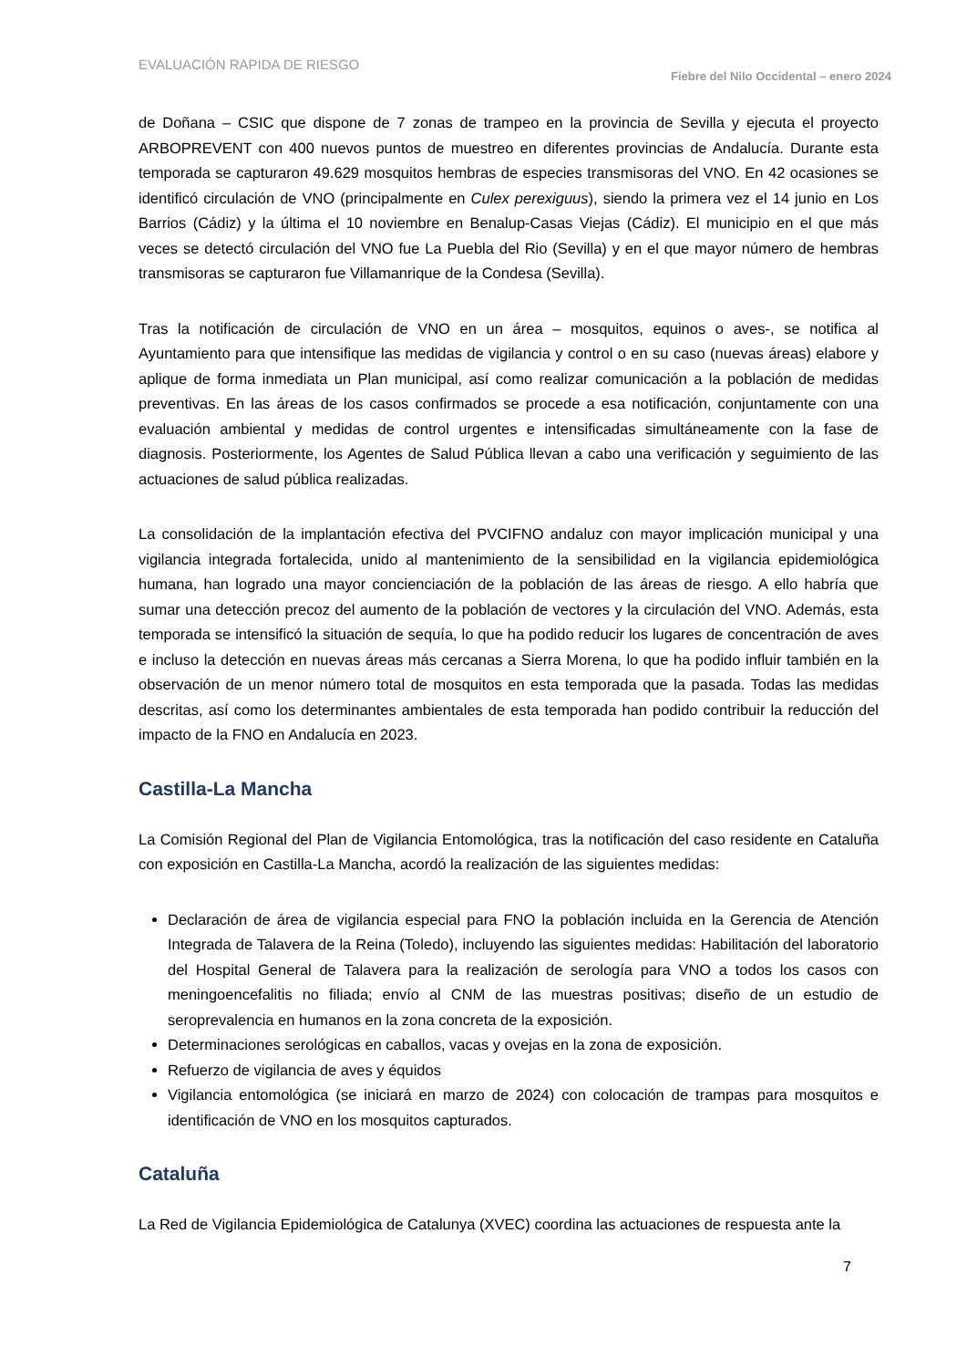EVALUACIÓN RAPIDA DE RIESGO
Fiebre del Nilo Occidental – enero 2024
de Doñana – CSIC que dispone de 7 zonas de trampeo en la provincia de Sevilla y ejecuta el proyecto ARBOPREVENT con 400 nuevos puntos de muestreo en diferentes provincias de Andalucía. Durante esta temporada se capturaron 49.629 mosquitos hembras de especies transmisoras del VNO. En 42 ocasiones se identificó circulación de VNO (principalmente en Culex perexiguus), siendo la primera vez el 14 junio en Los Barrios (Cádiz) y la última el 10 noviembre en Benalup-Casas Viejas (Cádiz). El municipio en el que más veces se detectó circulación del VNO fue La Puebla del Rio (Sevilla) y en el que mayor número de hembras transmisoras se capturaron fue Villamanrique de la Condesa (Sevilla).
Tras la notificación de circulación de VNO en un área – mosquitos, equinos o aves-, se notifica al Ayuntamiento para que intensifique las medidas de vigilancia y control o en su caso (nuevas áreas) elabore y aplique de forma inmediata un Plan municipal, así como realizar comunicación a la población de medidas preventivas. En las áreas de los casos confirmados se procede a esa notificación, conjuntamente con una evaluación ambiental y medidas de control urgentes e intensificadas simultáneamente con la fase de diagnosis. Posteriormente, los Agentes de Salud Pública llevan a cabo una verificación y seguimiento de las actuaciones de salud pública realizadas.
La consolidación de la implantación efectiva del PVCIFNO andaluz con mayor implicación municipal y una vigilancia integrada fortalecida, unido al mantenimiento de la sensibilidad en la vigilancia epidemiológica humana, han logrado una mayor concienciación de la población de las áreas de riesgo. A ello habría que sumar una detección precoz del aumento de la población de vectores y la circulación del VNO. Además, esta temporada se intensificó la situación de sequía, lo que ha podido reducir los lugares de concentración de aves e incluso la detección en nuevas áreas más cercanas a Sierra Morena, lo que ha podido influir también en la observación de un menor número total de mosquitos en esta temporada que la pasada. Todas las medidas descritas, así como los determinantes ambientales de esta temporada han podido contribuir la reducción del impacto de la FNO en Andalucía en 2023.
Castilla-La Mancha
La Comisión Regional del Plan de Vigilancia Entomológica, tras la notificación del caso residente en Cataluña con exposición en Castilla-La Mancha, acordó la realización de las siguientes medidas:
Declaración de área de vigilancia especial para FNO la población incluida en la Gerencia de Atención Integrada de Talavera de la Reina (Toledo), incluyendo las siguientes medidas: Habilitación del laboratorio del Hospital General de Talavera para la realización de serología para VNO a todos los casos con meningoencefalitis no filiada; envío al CNM de las muestras positivas; diseño de un estudio de seroprevalencia en humanos en la zona concreta de la exposición.
Determinaciones serológicas en caballos, vacas y ovejas en la zona de exposición.
Refuerzo de vigilancia de aves y équidos
Vigilancia entomológica (se iniciará en marzo de 2024) con colocación de trampas para mosquitos e identificación de VNO en los mosquitos capturados.
Cataluña
La Red de Vigilancia Epidemiológica de Catalunya (XVEC) coordina las actuaciones de respuesta ante la
7